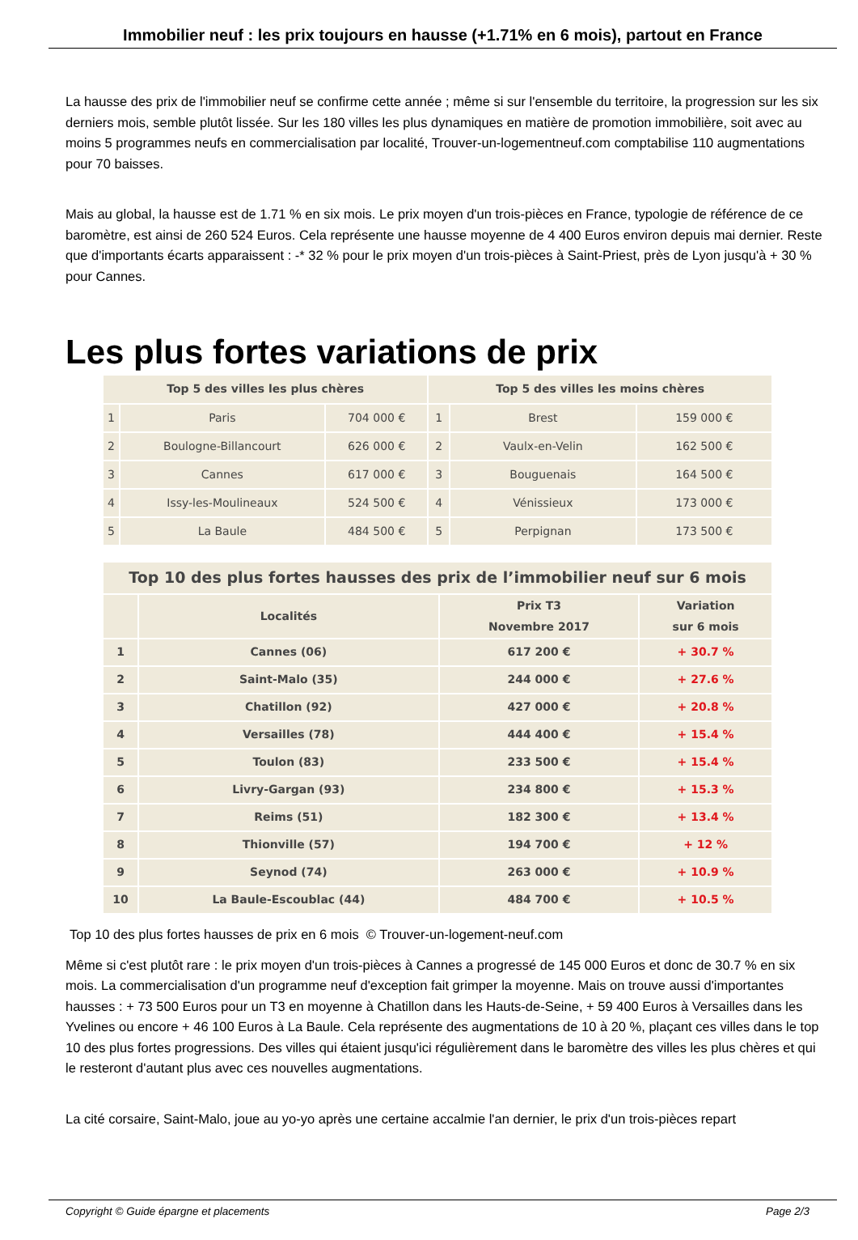Immobilier neuf : les prix toujours en hausse (+1.71% en 6 mois), partout en France
La hausse des prix de l'immobilier neuf se confirme cette année ; même si sur l'ensemble du territoire, la progression sur les six derniers mois, semble plutôt lissée. Sur les 180 villes les plus dynamiques en matière de promotion immobilière, soit avec au moins 5 programmes neufs en commercialisation par localité, Trouver-un-logementneuf.com comptabilise 110 augmentations pour 70 baisses.
Mais au global, la hausse est de 1.71 % en six mois. Le prix moyen d'un trois-pièces en France, typologie de référence de ce baromètre, est ainsi de 260 524 Euros. Cela représente une hausse moyenne de 4 400 Euros environ depuis mai dernier. Reste que d'importants écarts apparaissent : -* 32 % pour le prix moyen d'un trois-pièces à Saint-Priest, près de Lyon jusqu'à + 30 % pour Cannes.
Les plus fortes variations de prix
| Top 5 des villes les plus chères | | | Top 5 des villes les moins chères | | |
| --- | --- | --- | --- | --- | --- |
| 1 | Paris | 704 000 € | 1 | Brest | 159 000 € |
| 2 | Boulogne-Billancourt | 626 000 € | 2 | Vaulx-en-Velin | 162 500 € |
| 3 | Cannes | 617 000 € | 3 | Bouguenais | 164 500 € |
| 4 | Issy-les-Moulineaux | 524 500 € | 4 | Vénissieux | 173 000 € |
| 5 | La Baule | 484 500 € | 5 | Perpignan | 173 500 € |
| Top 10 des plus fortes hausses des prix de l’immobilier neuf sur 6 mois | | | |
| --- | --- | --- | --- |
| | Localités | Prix T3 Novembre 2017 | Variation sur 6 mois |
| 1 | Cannes (06) | 617 200 € | + 30.7 % |
| 2 | Saint-Malo (35) | 244 000 € | + 27.6 % |
| 3 | Chatillon (92) | 427 000 € | + 20.8 % |
| 4 | Versailles (78) | 444 400 € | + 15.4 % |
| 5 | Toulon (83) | 233 500 € | + 15.4 % |
| 6 | Livry-Gargan (93) | 234 800 € | + 15.3 % |
| 7 | Reims (51) | 182 300 € | + 13.4 % |
| 8 | Thionville (57) | 194 700 € | + 12 % |
| 9 | Seynod (74) | 263 000 € | + 10.9 % |
| 10 | La Baule-Escoublac (44) | 484 700 € | + 10.5 % |
Top 10 des plus fortes hausses de prix en 6 mois © Trouver-un-logement-neuf.com
Même si c'est plutôt rare : le prix moyen d'un trois-pièces à Cannes a progressé de 145 000 Euros et donc de 30.7 % en six mois. La commercialisation d'un programme neuf d'exception fait grimper la moyenne. Mais on trouve aussi d'importantes hausses : + 73 500 Euros pour un T3 en moyenne à Chatillon dans les Hauts-de-Seine, + 59 400 Euros à Versailles dans les Yvelines ou encore + 46 100 Euros à La Baule. Cela représente des augmentations de 10 à 20 %, plaçant ces villes dans le top 10 des plus fortes progressions. Des villes qui étaient jusqu'ici régulièrement dans le baromètre des villes les plus chères et qui le resteront d'autant plus avec ces nouvelles augmentations.
La cité corsaire, Saint-Malo, joue au yo-yo après une certaine accalmie l'an dernier, le prix d'un trois-pièces repart
Copyright © Guide épargne et placements Page 2/3